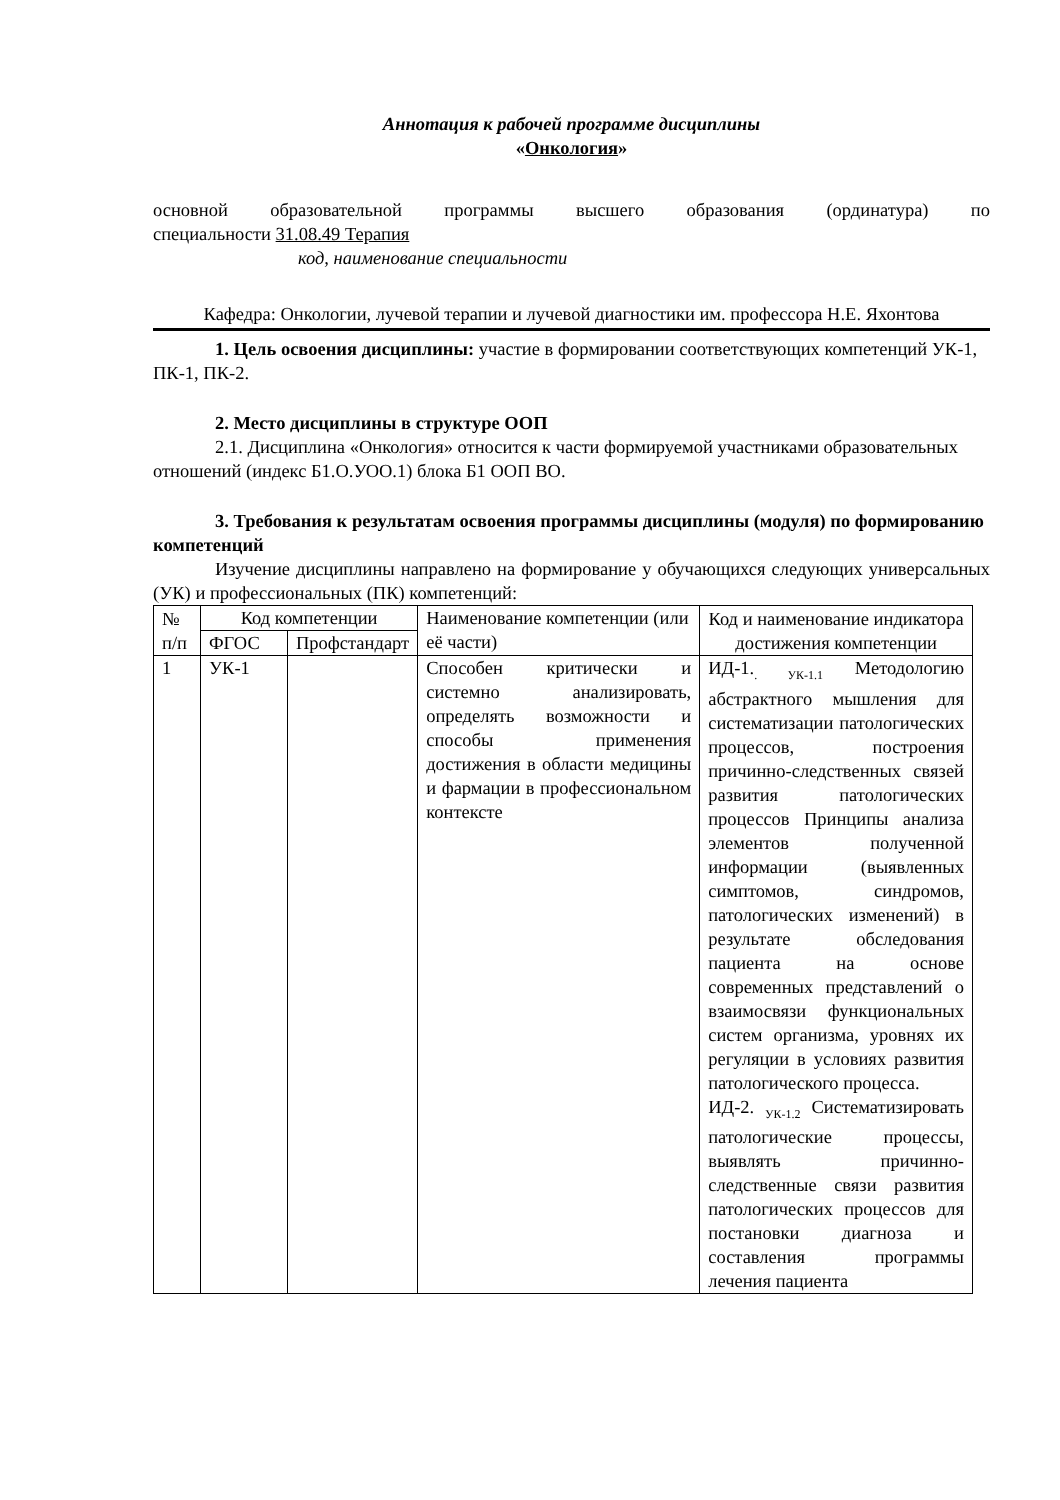Аннотация к рабочей программе дисциплины
«Онкология»
основной образовательной программы высшего образования (ординатура) по
специальности 31.08.49 Терапия
код, наименование специальности
Кафедра: Онкологии, лучевой терапии и лучевой диагностики им. профессора Н.Е. Яхонтова
1. Цель освоения дисциплины: участие в формировании соответствующих компетенций УК-1, ПК-1, ПК-2.
2. Место дисциплины в структуре ООП
2.1. Дисциплина «Онкология» относится к части формируемой участниками образовательных отношений (индекс Б1.О.УОО.1) блока Б1 ООП ВО.
3. Требования к результатам освоения программы дисциплины (модуля) по формированию компетенций
Изучение дисциплины направлено на формирование у обучающихся следующих универсальных (УК) и профессиональных (ПК) компетенций:
| № п/п | Код компетенции | | Наименование компетенции (или её части) | Код и наименование индикатора достижения компетенции |
| | ФГОС | Профстандарт | | |
| 1 | УК-1 | | Способен критически и системно анализировать, определять возможности и способы применения достижения в области медицины и фармации в профессиональном контексте | ИД-1.<sub>. УК-1.1</sub> Методологию абстрактного мышления для систематизации патологических процессов, построения причинно-следственных связей развития патологических процессов Принципы анализа элементов полученной информации (выявленных симптомов, синдромов, патологических изменений) в результате обследования пациента на основе современных представлений о взаимосвязи функциональных систем организма, уровнях их регуляции в условиях развития патологического процесса. ИД-2. <sub>УК-1.2</sub> Систематизировать патологические процессы, выявлять причинно-следственные связи развития патологических процессов для постановки диагноза и составления программы лечения пациента |